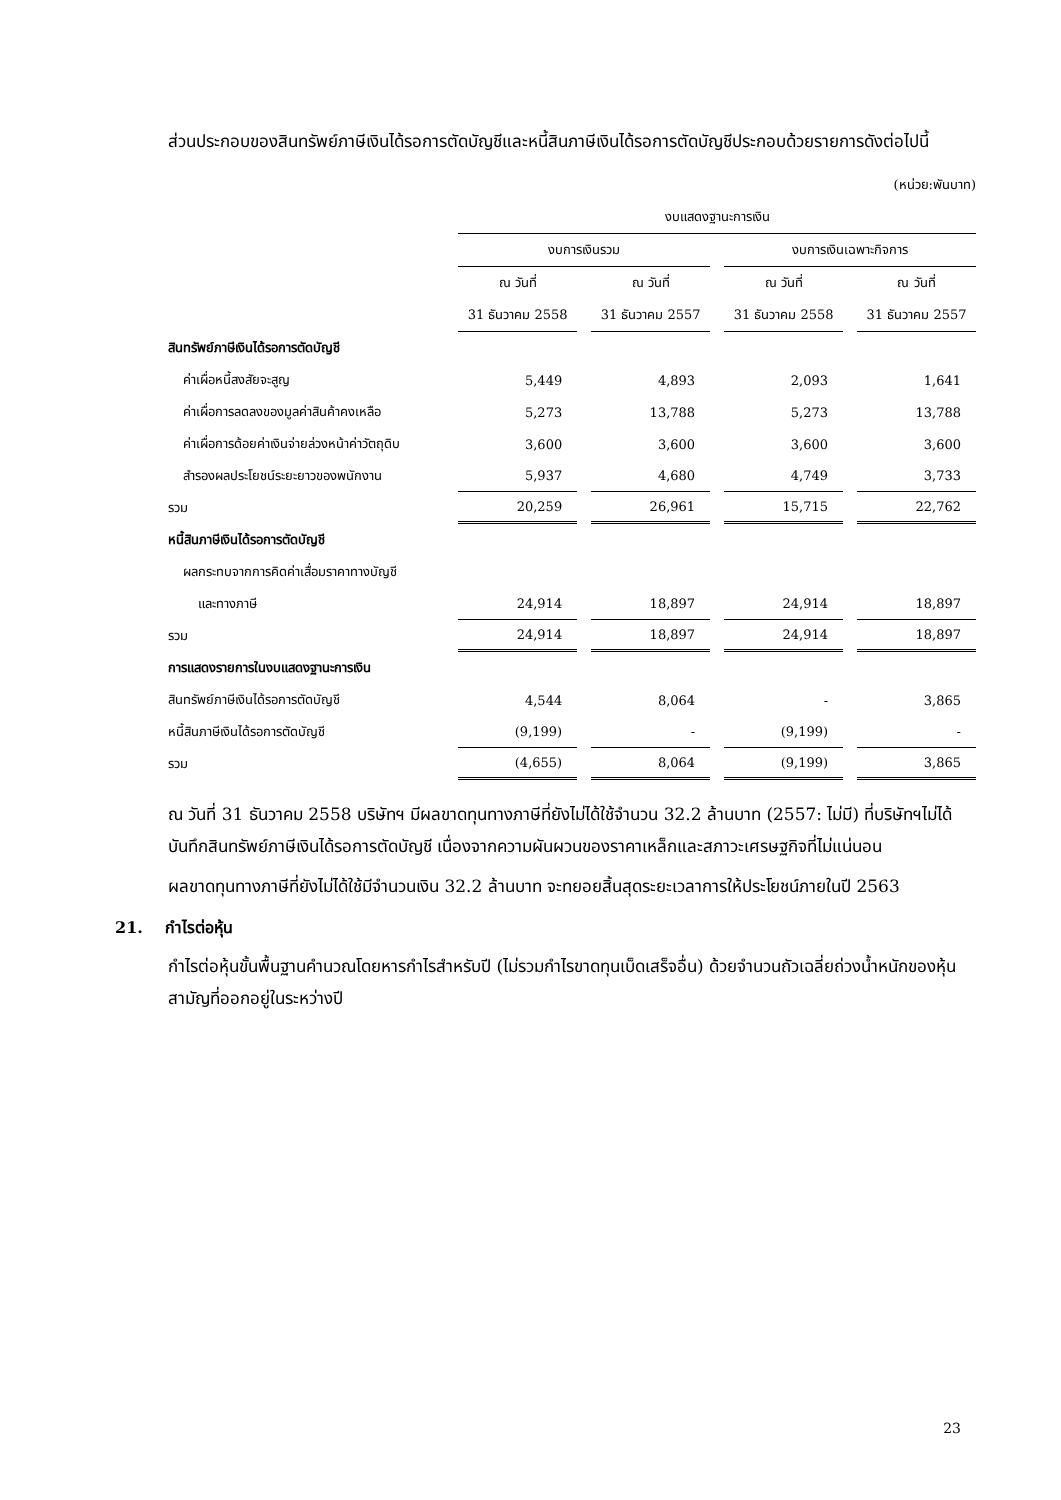ส่วนประกอบของสินทรัพย์ภาษีเงินได้รอการตัดบัญชีและหนี้สินภาษีเงินได้รอการตัดบัญชีประกอบด้วยรายการดังต่อไปนี้
(หน่วย:พันบาท)
| | งบแสดงฐานะการเงิน | | | |
| --- | --- | --- | --- | --- |
| | งบการเงินรวม | | งบการเงินเฉพาะกิจการ | |
| | ณ วันที่ | ณ วันที่ | ณ วันที่ | ณ วันที่ |
| | 31 ธันวาคม 2558 | 31 ธันวาคม 2557 | 31 ธันวาคม 2558 | 31 ธันวาคม 2557 |
| สินทรัพย์ภาษีเงินได้รอการตัดบัญชี | | | | |
| ค่าเผื่อหนี้สงสัยจะสูญ | 5,449 | 4,893 | 2,093 | 1,641 |
| ค่าเผื่อการลดลงของมูลค่าสินค้าคงเหลือ | 5,273 | 13,788 | 5,273 | 13,788 |
| ค่าเผื่อการด้อยค่าเงินจ่ายล่วงหน้าค่าวัตถุดิบ | 3,600 | 3,600 | 3,600 | 3,600 |
| สำรองผลประโยชน์ระยะยาวของพนักงาน | 5,937 | 4,680 | 4,749 | 3,733 |
| รวม | 20,259 | 26,961 | 15,715 | 22,762 |
| หนี้สินภาษีเงินได้รอการตัดบัญชี | | | | |
| ผลกระทบจากการคิดค่าเสื่อมราคาทางบัญชี | | | | |
| และทางภาษี | 24,914 | 18,897 | 24,914 | 18,897 |
| รวม | 24,914 | 18,897 | 24,914 | 18,897 |
| การแสดงรายการในงบแสดงฐานะการเงิน | | | | |
| สินทรัพย์ภาษีเงินได้รอการตัดบัญชี | 4,544 | 8,064 | - | 3,865 |
| หนี้สินภาษีเงินได้รอการตัดบัญชี | (9,199) | - | (9,199) | - |
| รวม | (4,655) | 8,064 | (9,199) | 3,865 |
ณ วันที่ 31 ธันวาคม 2558 บริษัทฯ มีผลขาดทุนทางภาษีที่ยังไม่ได้ใช้จำนวน 32.2 ล้านบาท (2557: ไม่มี) ที่บริษัทฯไม่ได้บันทึกสินทรัพย์ภาษีเงินได้รอการตัดบัญชี เนื่องจากความผันผวนของราคาเหล็กและสภาวะเศรษฐกิจที่ไม่แน่นอน
ผลขาดทุนทางภาษีที่ยังไม่ได้ใช้มีจำนวนเงิน 32.2 ล้านบาท จะทยอยสิ้นสุดระยะเวลาการให้ประโยชน์ภายในปี 2563
21. กำไรต่อหุ้น
กำไรต่อหุ้นขั้นพื้นฐานคำนวณโดยหารกำไรสำหรับปี (ไม่รวมกำไรขาดทุนเบ็ดเสร็จอื่น) ด้วยจำนวนถัวเฉลี่ยถ่วงน้ำหนักของหุ้นสามัญที่ออกอยู่ในระหว่างปี
23